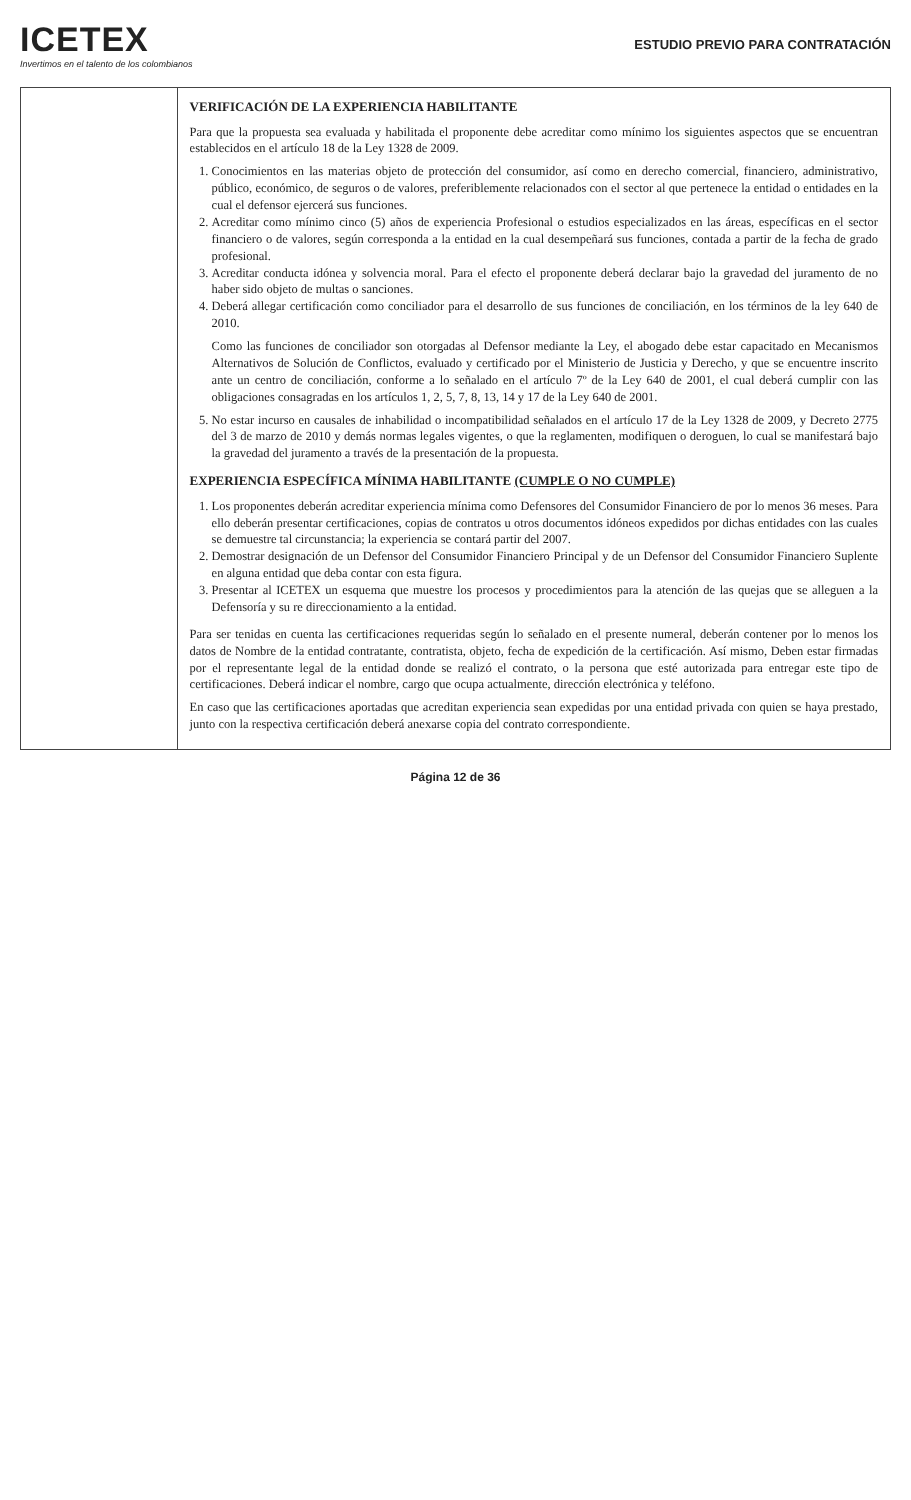ICETEX
Invertimos en el talento de los colombianos
ESTUDIO PREVIO PARA CONTRATACIÓN
| | VERIFICACIÓN DE LA EXPERIENCIA HABILITANTE Para que la propuesta sea evaluada y habilitada el proponente debe acreditar como mínimo los siguientes aspectos que se encuentran establecidos en el artículo 18 de la Ley 1328 de 2009. 1. Conocimientos en las materias objeto de protección del consumidor, así como en derecho comercial, financiero, administrativo, público, económico, de seguros o de valores, preferiblemente relacionados con el sector al que pertenece la entidad o entidades en la cual el defensor ejercerá sus funciones. 2. Acreditar como mínimo cinco (5) años de experiencia Profesional o estudios especializados en las áreas, específicas en el sector financiero o de valores, según corresponda a la entidad en la cual desempeñará sus funciones, contada a partir de la fecha de grado profesional. 3. Acreditar conducta idónea y solvencia moral. Para el efecto el proponente deberá declarar bajo la gravedad del juramento de no haber sido objeto de multas o sanciones. 4. Deberá allegar certificación como conciliador para el desarrollo de sus funciones de conciliación, en los términos de la ley 640 de 2010. Como las funciones de conciliador son otorgadas al Defensor mediante la Ley, el abogado debe estar capacitado en Mecanismos Alternativos de Solución de Conflictos, evaluado y certificado por el Ministerio de Justicia y Derecho, y que se encuentre inscrito ante un centro de conciliación, conforme a lo señalado en el artículo 7º de la Ley 640 de 2001, el cual deberá cumplir con las obligaciones consagradas en los artículos 1, 2, 5, 7, 8, 13, 14 y 17 de la Ley 640 de 2001. 5. No estar incurso en causales de inhabilidad o incompatibilidad señalados en el artículo 17 de la Ley 1328 de 2009, y Decreto 2775 del 3 de marzo de 2010 y demás normas legales vigentes, o que la reglamenten, modifiquen o deroguen, lo cual se manifestará bajo la gravedad del juramento a través de la presentación de la propuesta. EXPERIENCIA ESPECÍFICA MÍNIMA HABILITANTE (CUMPLE O NO CUMPLE) 1. Los proponentes deberán acreditar experiencia mínima como Defensores del Consumidor Financiero de por lo menos 36 meses. Para ello deberán presentar certificaciones, copias de contratos u otros documentos idóneos expedidos por dichas entidades con las cuales se demuestre tal circunstancia; la experiencia se contará partir del 2007. 2. Demostrar designación de un Defensor del Consumidor Financiero Principal y de un Defensor del Consumidor Financiero Suplente en alguna entidad que deba contar con esta figura. 3. Presentar al ICETEX un esquema que muestre los procesos y procedimientos para la atención de las quejas que se alleguen a la Defensoría y su re direccionamiento a la entidad. Para ser tenidas en cuenta las certificaciones requeridas según lo señalado en el presente numeral, deberán contener por lo menos los datos de Nombre de la entidad contratante, contratista, objeto, fecha de expedición de la certificación. Así mismo, Deben estar firmadas por el representante legal de la entidad donde se realizó el contrato, o la persona que esté autorizada para entregar este tipo de certificaciones. Deberá indicar el nombre, cargo que ocupa actualmente, dirección electrónica y teléfono. En caso que las certificaciones aportadas que acreditan experiencia sean expedidas por una entidad privada con quien se haya prestado, junto con la respectiva certificación deberá anexarse copia del contrato correspondiente. |
Página 12 de 36